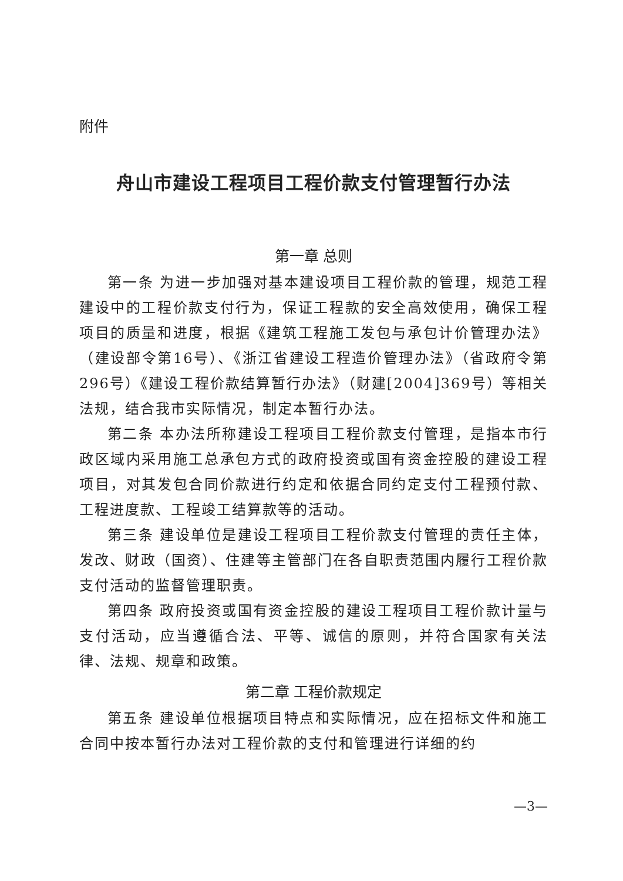附件
舟山市建设工程项目工程价款支付管理暂行办法
第一章 总则
第一条 为进一步加强对基本建设项目工程价款的管理，规范工程建设中的工程价款支付行为，保证工程款的安全高效使用，确保工程项目的质量和进度，根据《建筑工程施工发包与承包计价管理办法》（建设部令第16号）、《浙江省建设工程造价管理办法》（省政府令第296号）《建设工程价款结算暂行办法》（财建[2004]369号）等相关法规，结合我市实际情况，制定本暂行办法。
第二条 本办法所称建设工程项目工程价款支付管理，是指本市行政区域内采用施工总承包方式的政府投资或国有资金控股的建设工程项目，对其发包合同价款进行约定和依据合同约定支付工程预付款、工程进度款、工程竣工结算款等的活动。
第三条 建设单位是建设工程项目工程价款支付管理的责任主体，发改、财政（国资）、住建等主管部门在各自职责范围内履行工程价款支付活动的监督管理职责。
第四条 政府投资或国有资金控股的建设工程项目工程价款计量与支付活动，应当遵循合法、平等、诚信的原则，并符合国家有关法律、法规、规章和政策。
第二章 工程价款规定
第五条 建设单位根据项目特点和实际情况，应在招标文件和施工合同中按本暂行办法对工程价款的支付和管理进行详细的约
—3—